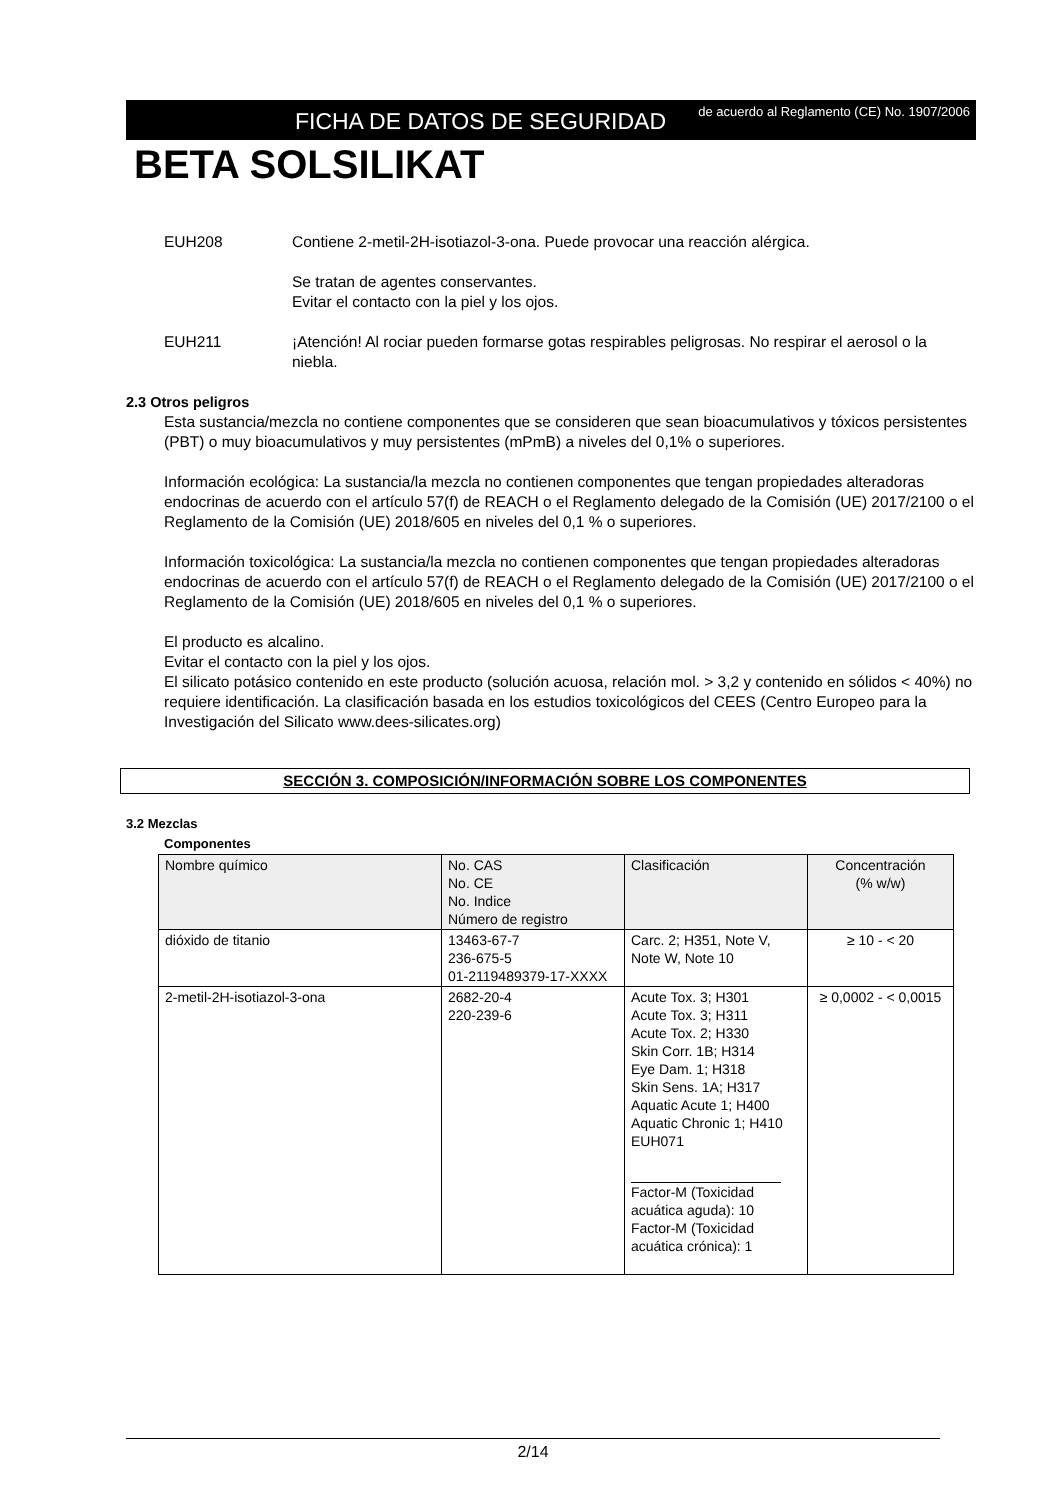FICHA DE DATOS DE SEGURIDAD
de acuerdo al Reglamento (CE) No. 1907/2006
BETA SOLSILIKAT
EUH208 Contiene 2-metil-2H-isotiazol-3-ona. Puede provocar una reacción alérgica.
Se tratan de agentes conservantes.
Evitar el contacto con la piel y los ojos.
EUH211 ¡Atención! Al rociar pueden formarse gotas respirables peligrosas. No respirar el aerosol o la niebla.
2.3 Otros peligros
Esta sustancia/mezcla no contiene componentes que se consideren que sean bioacumulativos y tóxicos persistentes (PBT) o muy bioacumulativos y muy persistentes (mPmB) a niveles del 0,1% o superiores.
Información ecológica: La sustancia/la mezcla no contienen componentes que tengan propiedades alteradoras endocrinas de acuerdo con el artículo 57(f) de REACH o el Reglamento delegado de la Comisión (UE) 2017/2100 o el Reglamento de la Comisión (UE) 2018/605 en niveles del 0,1 % o superiores.
Información toxicológica: La sustancia/la mezcla no contienen componentes que tengan propiedades alteradoras endocrinas de acuerdo con el artículo 57(f) de REACH o el Reglamento delegado de la Comisión (UE) 2017/2100 o el Reglamento de la Comisión (UE) 2018/605 en niveles del 0,1 % o superiores.
El producto es alcalino.
Evitar el contacto con la piel y los ojos.
El silicato potásico contenido en este producto (solución acuosa, relación mol. > 3,2 y contenido en sólidos < 40%) no requiere identificación. La clasificación basada en los estudios toxicológicos del CEES (Centro Europeo para la Investigación del Silicato www.dees-silicates.org)
SECCIÓN 3. COMPOSICIÓN/INFORMACIÓN SOBRE LOS COMPONENTES
3.2 Mezclas
Componentes
| Nombre químico | No. CAS No. CE No. Indice Número de registro | Clasificación | Concentración (% w/w) |
| --- | --- | --- | --- |
| dióxido de titanio | 13463-67-7 236-675-5 01-2119489379-17-XXXX | Carc. 2; H351, Note V, Note W, Note 10 | ≥ 10 - < 20 |
| 2-metil-2H-isotiazol-3-ona | 2682-20-4 220-239-6 | Acute Tox. 3; H301 Acute Tox. 3; H311 Acute Tox. 2; H330 Skin Corr. 1B; H314 Eye Dam. 1; H318 Skin Sens. 1A; H317 Aquatic Acute 1; H400 Aquatic Chronic 1; H410 EUH071 Factor-M (Toxicidad acuática aguda): 10 Factor-M (Toxicidad acuática crónica): 1 | ≥ 0,0002 - < 0,0015 |
2/14